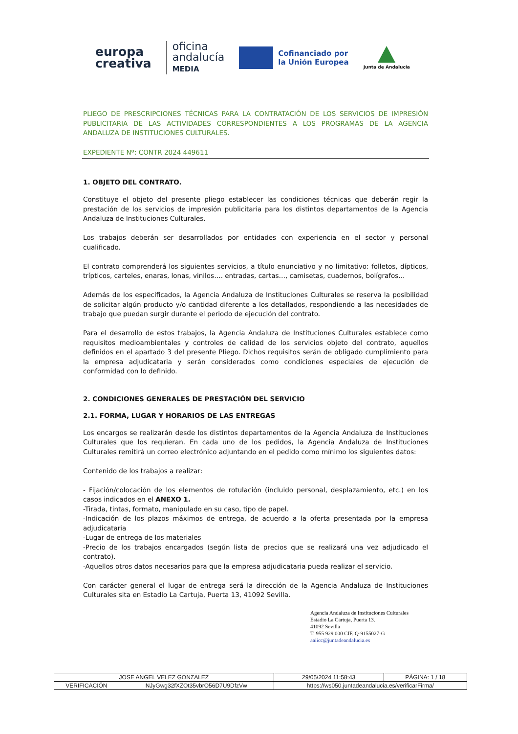europa
creativa
oficina
andalucía
MEDIA
Cofinanciado por
la Unión Europea
Junta de Andalucía
PLIEGO DE PRESCRIPCIONES TÉCNICAS PARA LA CONTRATACIÓN DE LOS SERVICIOS DE IMPRESIÓN PUBLICITARIA DE LAS ACTIVIDADES CORRESPONDIENTES A LOS PROGRAMAS DE LA AGENCIA ANDALUZA DE INSTITUCIONES CULTURALES.
EXPEDIENTE Nº: CONTR 2024 449611
1. OBJETO DEL CONTRATO.
Constituye el objeto del presente pliego establecer las condiciones técnicas que deberán regir la prestación de los servicios de impresión publicitaria para los distintos departamentos de la Agencia Andaluza de Instituciones Culturales.
Los trabajos deberán ser desarrollados por entidades con experiencia en el sector y personal cualificado.
El contrato comprenderá los siguientes servicios, a título enunciativo y no limitativo: folletos, dípticos, trípticos, carteles, enaras, lonas, vinilos…. entradas, cartas…, camisetas, cuadernos, bolígrafos...
Además de los especificados, la Agencia Andaluza de Instituciones Culturales se reserva la posibilidad de solicitar algún producto y/o cantidad diferente a los detallados, respondiendo a las necesidades de trabajo que puedan surgir durante el periodo de ejecución del contrato.
Para el desarrollo de estos trabajos, la Agencia Andaluza de Instituciones Culturales establece como requisitos medioambientales y controles de calidad de los servicios objeto del contrato, aquellos definidos en el apartado 3 del presente Pliego. Dichos requisitos serán de obligado cumplimiento para la empresa adjudicataria y serán considerados como condiciones especiales de ejecución de conformidad con lo definido.
2. CONDICIONES GENERALES DE PRESTACIÓN DEL SERVICIO
2.1. FORMA, LUGAR Y HORARIOS DE LAS ENTREGAS
Los encargos se realizarán desde los distintos departamentos de la Agencia Andaluza de Instituciones Culturales que los requieran. En cada uno de los pedidos, la Agencia Andaluza de Instituciones Culturales remitirá un correo electrónico adjuntando en el pedido como mínimo los siguientes datos:
Contenido de los trabajos a realizar:
- Fijación/colocación de los elementos de rotulación (incluido personal, desplazamiento, etc.) en los casos indicados en el ANEXO 1.
-Tirada, tintas, formato, manipulado en su caso, tipo de papel.
-Indicación de los plazos máximos de entrega, de acuerdo a la oferta presentada por la empresa adjudicataria
-Lugar de entrega de los materiales
-Precio de los trabajos encargados (según lista de precios que se realizará una vez adjudicado el contrato).
-Aquellos otros datos necesarios para que la empresa adjudicataria pueda realizar el servicio.
Con carácter general el lugar de entrega será la dirección de la Agencia Andaluza de Instituciones Culturales sita en Estadio La Cartuja, Puerta 13, 41092 Sevilla.
Agencia Andaluza de Instituciones Culturales
Estadio La Cartuja, Puerta 13.
41092 Sevilla
T. 955 929 000 CIF. Q-9155027-G
aaiicc@juntadeandalucia.es
| JOSE ANGEL VELEZ GONZALEZ | | | 29/05/2024 11:58:43 | PÁGINA: 1 / 18 |
| VERIFICACIÓN | NJyGwg32fXZOt35vbrO56D7U9DfzVw | https://ws050.juntadeandalucia.es/verificarFirma/ | | |